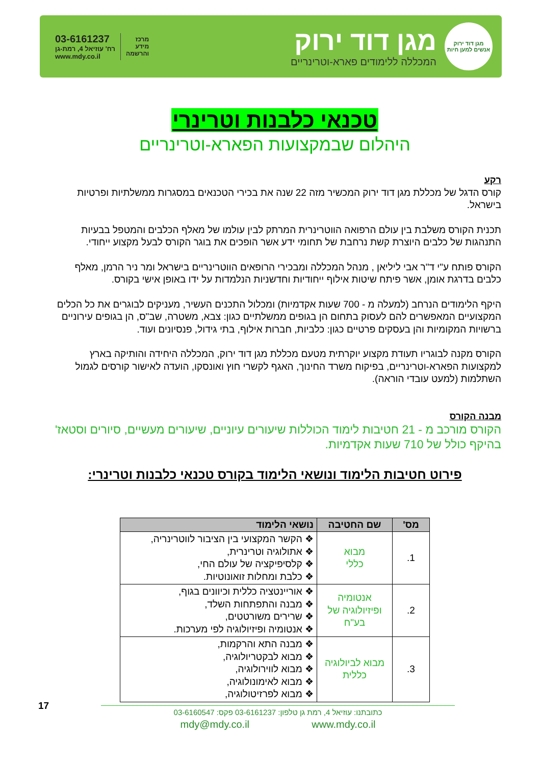מגן דוד ירוק
אנשים למען חיות
מגן דוד ירוק
המכללה ללימודים פארא-וטרינריים
03-6161237
רח' עוזיאל 4, רמת-גן
www.mdy.co.il
מרכז
מידע
והרשמה
טכנאי כלבנות וטרינרי
היהלום שבמקצועות הפארא-וטרינריים
רקע
קורס הדגל של מכללת מגן דוד ירוק המכשיר מזה 22 שנה את בכירי הטכנאים במסגרות ממשלתיות ופרטיות בישראל.
תכנית הקורס משלבת בין עולם הרפואה הווטרינרית המרתק לבין עולמו של מאלף הכלבים והמטפל בבעיות התנהגות של כלבים היוצרת קשת נרחבת של תחומי ידע אשר הופכים את בוגר הקורס לבעל מקצוע ייחודי.
הקורס פותח ע"י ד"ר אבי ליליאן , מנהל המכללה ומבכירי הרופאים הווטרינריים בישראל ומר ניר הרמן, מאלף כלבים בדרגת אומן, אשר פיתח שיטות אילוף ייחודיות וחדשניות הנלמדות על ידו באופן אישי בקורס.
היקף הלימודים הנרחב (למעלה מ - 700 שעות אקדמיות) ומכלול התכנים העשיר, מעניקים לבוגרים את כל הכלים המקצועיים המאפשרים להם לעסוק בתחום הן בגופים ממשלתיים כגון: צבא, משטרה, שב"ס, הן בגופים עירוניים ברשויות המקומיות והן בעסקים פרטיים כגון: כלביות, חברות אילוף, בתי גידול, פנסיונים ועוד.
הקורס מקנה לבוגריו תעודת מקצוע יוקרתית מטעם מכללת מגן דוד ירוק, המכללה היחידה והותיקה בארץ למקצועות הפארא-וטרינריים, בפיקוח משרד החינוך, האגף לקשרי חוץ ואונסקו, הועדה לאישור קורסים לגמול השתלמות (למעט עובדי הוראה).
מבנה הקורס
הקורס מורכב מ - 21 חטיבות לימוד הכוללות שיעורים עיוניים, שיעורים מעשיים, סיורים וסטאז' בהיקף כולל של 710 שעות אקדמיות.
פירוט חטיבות הלימוד ונושאי הלימוד בקורס טכנאי כלבנות וטרינרי:
| מס' | שם החטיבה | נושאי הלימוד |
| --- | --- | --- |
| 1. | מבוא כללי | ❖ הקשר המקצועי בין הציבור לווטרינריה, ❖ אתולוגיה וטרינרית, ❖ קלסיפיקציה של עולם החי, ❖ כלבת ומחלות זואונוטיות. |
| 2. | אנטומיה ופיזיולוגיה של בע"ח | ❖ אוריינטציה כללית וכיוונים בגוף, ❖ מבנה והתפתחות השלד, ❖ שרירים משורטטים, ❖ אנטומיה ופיזיולוגיה לפי מערכות. |
| 3. | מבוא לביולוגיה כללית | ❖ מבנה התא והרקמות, ❖ מבוא לבקטריולוגיה, ❖ מבוא לווירולוגיה, ❖ מבוא לאימונולוגיה, ❖ מבוא לפרזיטולוגיה, |
17
כתובתנו: עוזיאל 4, רמת גן טלפון: 03-6161237 פקס: 03-6160547
mdy@mdy.co.il www.mdy.co.il